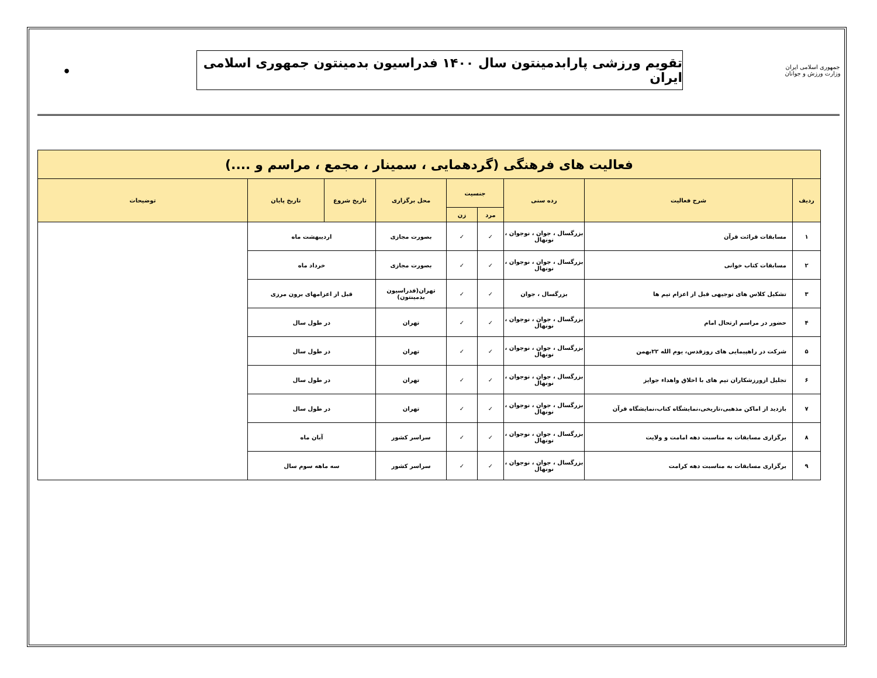جمهوری اسلامی ایران
وزارت ورزش و جوانان
تقویم ورزشی پارابدمینتون سال ۱۴۰۰ فدراسیون بدمینتون جمهوری اسلامی ایران
●
| فعالیت های فرهنگی (گردهمایی ، سمینار ، مجمع ، مراسم و ....) | | | | | | | | |
| --- | --- | --- | --- | --- | --- | --- | --- | --- |
| ردیف | شرح فعالیت | رده سنی | جنسیت | | محل برگزاری | تاریخ شروع | تاریخ پایان | توضیحات |
| | | | مرد | زن | | | | |
| ۱ | مسابقات قرائت قرآن | بزرگسال ، جوان ، نوجوان ، نونهال | ✓ | ✓ | بصورت مجازی | اردیبهشت ماه | | |
| ۲ | مسابقات کتاب خوانی | بزرگسال ، جوان ، نوجوان ، نونهال | ✓ | ✓ | بصورت مجازی | خرداد ماه | | |
| ۳ | تشکیل کلاس های توجیهی قبل از اعزام تیم ها | بزرگسال ، جوان | ✓ | ✓ | تهران(فدراسیون بدمینتون) | قبل از اعزامهای برون مرزی | | |
| ۴ | حضور در مراسم ارتحال امام | بزرگسال ، جوان ، نوجوان ، نونهال | ✓ | ✓ | تهران | در طول سال | | |
| ۵ | شرکت در راهپیمایی های روزقدس، یوم الله ۲۲بهمن | بزرگسال ، جوان ، نوجوان ، نونهال | ✓ | ✓ | تهران | در طول سال | | |
| ۶ | تجلیل ازورزشکاران تیم های با اخلاق واهداء جوایز | بزرگسال ، جوان ، نوجوان ، نونهال | ✓ | ✓ | تهران | در طول سال | | |
| ۷ | بازدید از اماکن مذهبی،تاریخی،نمایشگاه کتاب،نمایشگاه قرآن | بزرگسال ، جوان ، نوجوان ، نونهال | ✓ | ✓ | تهران | در طول سال | | |
| ۸ | برگزاری مسابقات به مناسبت دهه امامت و ولایت | بزرگسال ، جوان ، نوجوان ، نونهال | ✓ | ✓ | سراسر کشور | آبان ماه | | |
| ۹ | برگزاری مسابقات به مناسبت دهه کرامت | بزرگسال ، جوان ، نوجوان ، نونهال | ✓ | ✓ | سراسر کشور | سه ماهه سوم سال | | |